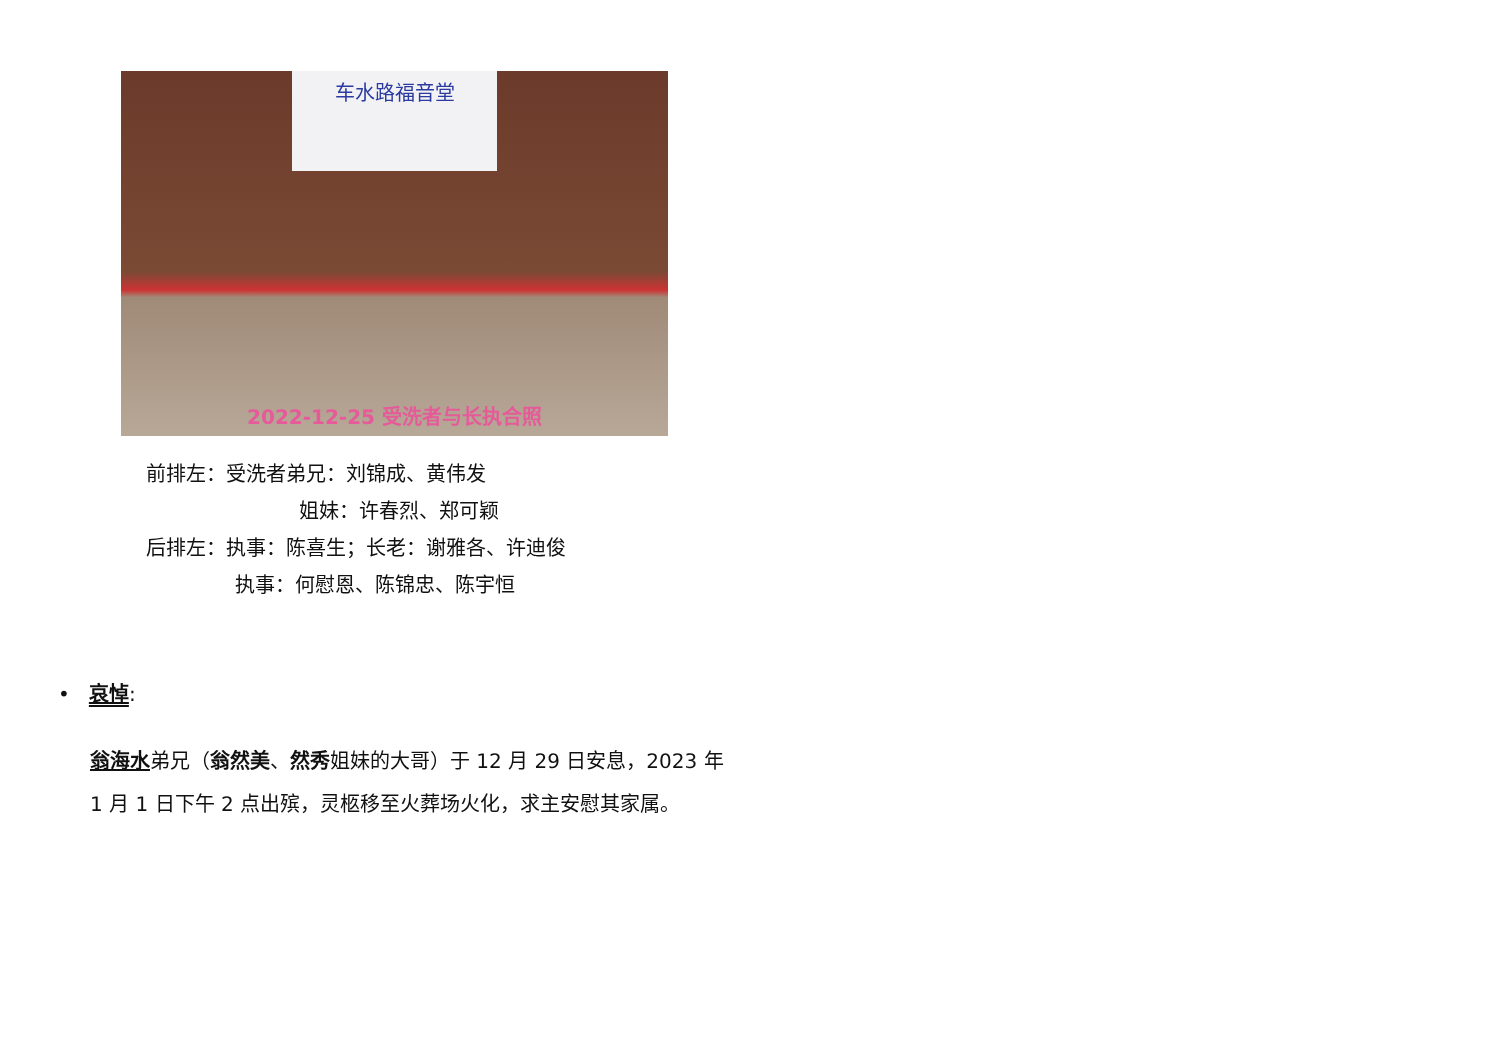车水路福音堂
2022-12-25 受洗者与长执合照
前排左：受洗者弟兄：刘锦成、黄伟发
姐妹：许春烈、郑可颖
后排左：执事：陈喜生；长老：谢雅各、许迪俊
执事：何慰恩、陈锦忠、陈宇恒
• 哀悼:
翁海水弟兄（翁然美、然秀姐妹的大哥）于 12 月 29 日安息，2023 年
1 月 1 日下午 2 点出殡，灵柩移至火葬场火化，求主安慰其家属。